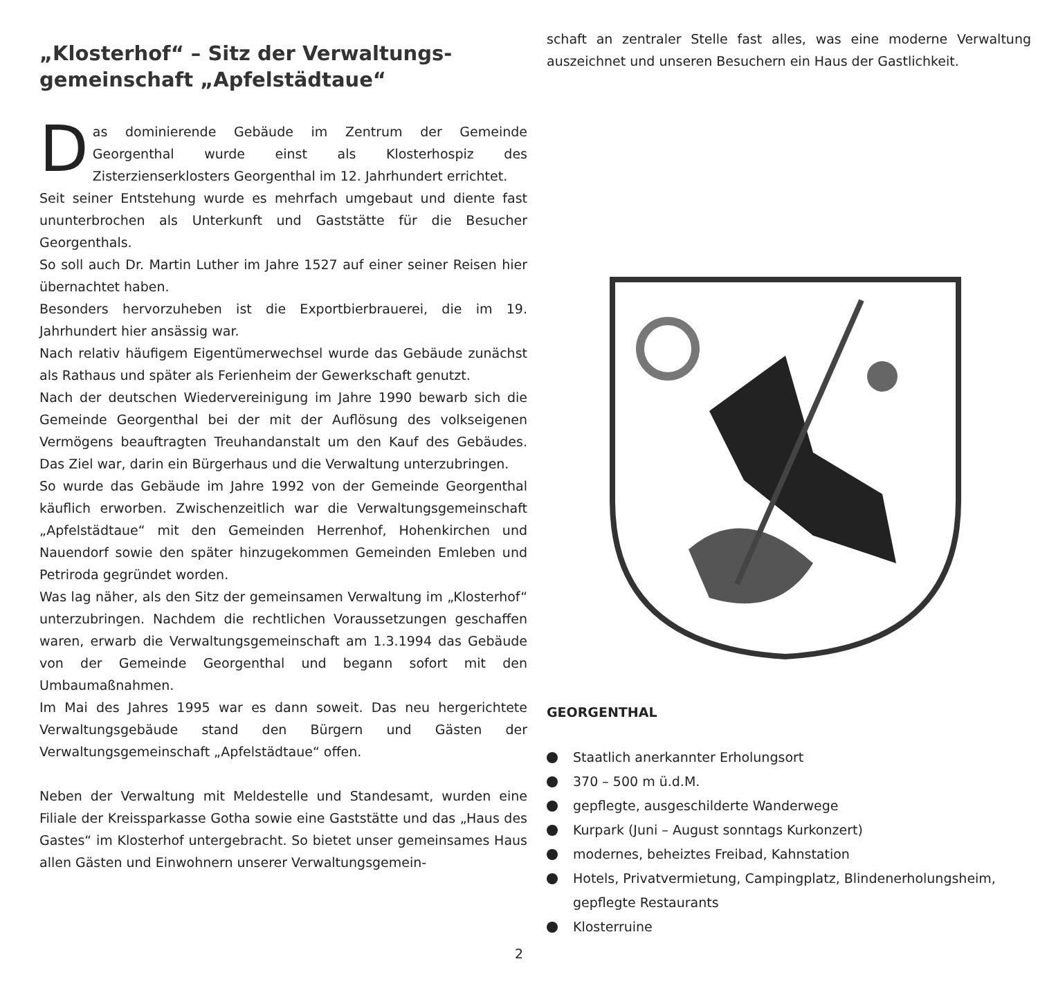„Klosterhof“ – Sitz der Verwaltungs-
gemeinschaft „Apfelstädtaue“
Das dominierende Gebäude im Zentrum der Gemeinde Georgenthal wurde einst als Klosterhospiz des Zisterzienserklosters Georgenthal im 12. Jahrhundert errichtet.
Seit seiner Entstehung wurde es mehrfach umgebaut und diente fast ununterbrochen als Unterkunft und Gaststätte für die Besucher Georgenthals.
So soll auch Dr. Martin Luther im Jahre 1527 auf einer seiner Reisen hier übernachtet haben.
Besonders hervorzuheben ist die Exportbierbrauerei, die im 19. Jahrhundert hier ansässig war.
Nach relativ häufigem Eigentümerwechsel wurde das Gebäude zunächst als Rathaus und später als Ferienheim der Gewerkschaft genutzt.
Nach der deutschen Wiedervereinigung im Jahre 1990 bewarb sich die Gemeinde Georgenthal bei der mit der Auflösung des volkseigenen Vermögens beauftragten Treuhandanstalt um den Kauf des Gebäudes. Das Ziel war, darin ein Bürgerhaus und die Verwaltung unterzubringen.
So wurde das Gebäude im Jahre 1992 von der Gemeinde Georgenthal käuflich erworben. Zwischenzeitlich war die Verwaltungsgemeinschaft „Apfelstädtaue“ mit den Gemeinden Herrenhof, Hohenkirchen und Nauendorf sowie den später hinzugekommen Gemeinden Emleben und Petriroda gegründet worden.
Was lag näher, als den Sitz der gemeinsamen Verwaltung im „Klosterhof“ unterzubringen. Nachdem die rechtlichen Voraussetzungen geschaffen waren, erwarb die Verwaltungsgemeinschaft am 1.3.1994 das Gebäude von der Gemeinde Georgenthal und begann sofort mit den Umbaumaßnahmen.
Im Mai des Jahres 1995 war es dann soweit. Das neu hergerichtete Verwaltungsgebäude stand den Bürgern und Gästen der Verwaltungsgemeinschaft „Apfelstädtaue“ offen.
Neben der Verwaltung mit Meldestelle und Standesamt, wurden eine Filiale der Kreissparkasse Gotha sowie eine Gaststätte und das „Haus des Gastes“ im Klosterhof untergebracht. So bietet unser gemeinsames Haus allen Gästen und Einwohnern unserer Verwaltungsgemein-
schaft an zentraler Stelle fast alles, was eine moderne Verwaltung auszeichnet und unseren Besuchern ein Haus der Gastlichkeit.
GEORGENTHAL
Staatlich anerkannter Erholungsort
370 – 500 m ü.d.M.
gepflegte, ausgeschilderte Wanderwege
Kurpark (Juni – August sonntags Kurkonzert)
modernes, beheiztes Freibad, Kahnstation
Hotels, Privatvermietung, Campingplatz, Blindenerholungsheim, gepflegte Restaurants
Klosterruine
2